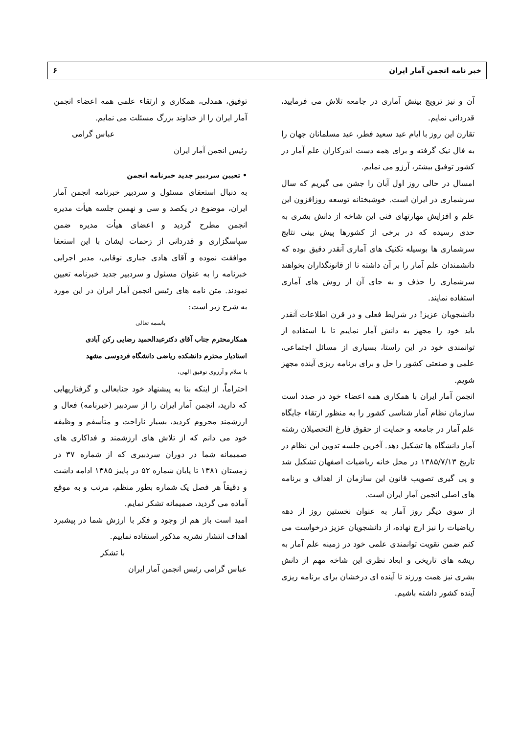خبر نامه انجمن آمار ایران ۶
آن و نیز ترویج بینش آماری در جامعه تلاش می فرمایید، قدردانی نمایم.
تقارن این روز با ایام عید سعید فطر، عید مسلمانان جهان را به فال نیک گرفته و برای همه دست اندرکاران علم آمار در کشور توفیق بیشتر، آرزو می نمایم.
امسال در حالی روز اول آبان را جشن می گیریم که سال سرشماری در ایران است. خوشبختانه توسعه روزافزون این علم و افزایش مهارتهای فنی این شاخه از دانش بشری به حدی رسیده که در برخی از کشورها پیش بینی نتایج سرشماری ها بوسیله تکنیک های آماری آنقدر دقیق بوده که دانشمندان علم آمار را بر آن داشته تا از قانونگذاران بخواهند سرشماری را حذف و به جای آن از روش های آماری استفاده نمایند.
دانشجویان عزیز! در شرایط فعلی و در قرن اطلاعات آنقدر باید خود را مجهز به دانش آمار نماییم تا با استفاده از توانمندی خود در این راستا، بسیاری از مسائل اجتماعی، علمی و صنعتی کشور را حل و برای برنامه ریزی آینده مجهز شویم.
انجمن آمار ایران با همکاری همه اعضاء خود در صدد است سازمان نظام آمار شناسی کشور را به منظور ارتقاء جایگاه علم آمار در جامعه و حمایت از حقوق فارغ التحصیلان رشته آمار دانشگاه ها تشکیل دهد. آخرین جلسه تدوین این نظام در تاریخ ۱۳۸۵/۷/۱۳ در محل خانه ریاضیات اصفهان تشکیل شد و پی گیری تصویب قانون این سازمان از اهداف و برنامه های اصلی انجمن آمار ایران است.
از سوی دیگر روز آمار به عنوان نخستین روز از دهه ریاضیات را نیز ارج نهاده، از دانشجویان عزیز درخواست می کنم ضمن تقویت توانمندی علمی خود در زمینه علم آمار به ریشه های تاریخی و ابعاد نظری این شاخه مهم از دانش بشری نیز همت ورزند تا آینده ای درخشان برای برنامه ریزی آینده کشور داشته باشیم.
توفیق، همدلی، همکاری و ارتقاء علمی همه اعضاء انجمن آمار ایران را از خداوند بزرگ مسئلت می نمایم.
عباس گرامی
رئیس انجمن آمار ایران
• تعیین سردبیر جدید خبرنامه انجمن
به دنبال استعفای مسئول و سردبیر خبرنامه انجمن آمار ایران، موضوع در یکصد و سی و نهمین جلسه هیأت مدیره انجمن مطرح گردید و اعضای هیأت مدیره ضمن سپاسگزاری و قدردانی از زحمات ایشان با این استعفا موافقت نموده و آقای هادی جباری نوقابی، مدیر اجرایی خبرنامه را به عنوان مسئول و سردبیر جدید خبرنامه تعیین نمودند. متن نامه های رئیس انجمن آمار ایران در این مورد به شرح زیر است:
باسمه تعالی
همکارمحترم جناب آقای دکترعبدالحمید رضایی رکن آبادی
استادیار محترم دانشکده ریاضی دانشگاه فردوسی مشهد
با سلام و آرزوی توفیق الهی،
احتراماً، از اینکه بنا به پیشنهاد خود جنابعالی و گرفتاریهایی که دارید، انجمن آمار ایران را از سردبیر (خبرنامه) فعال و ارزشمند محروم کردید، بسیار ناراحت و متأسفم و وظیفه خود می دانم که از تلاش های ارزشمند و فداکاری های صمیمانه شما در دوران سردبیری که از شماره ۳۷ در زمستان ۱۳۸۱ تا پایان شماره ۵۲ در پاییز ۱۳۸۵ ادامه داشت و دقیقاً هر فصل یک شماره بطور منظم، مرتب و به موقع آماده می گردید، صمیمانه تشکر نمایم.
امید است باز هم از وجود و فکر با ارزش شما در پیشبرد اهداف انتشار نشریه مذکور استفاده نماییم.
با تشکر
عباس گرامی رئیس انجمن آمار ایران